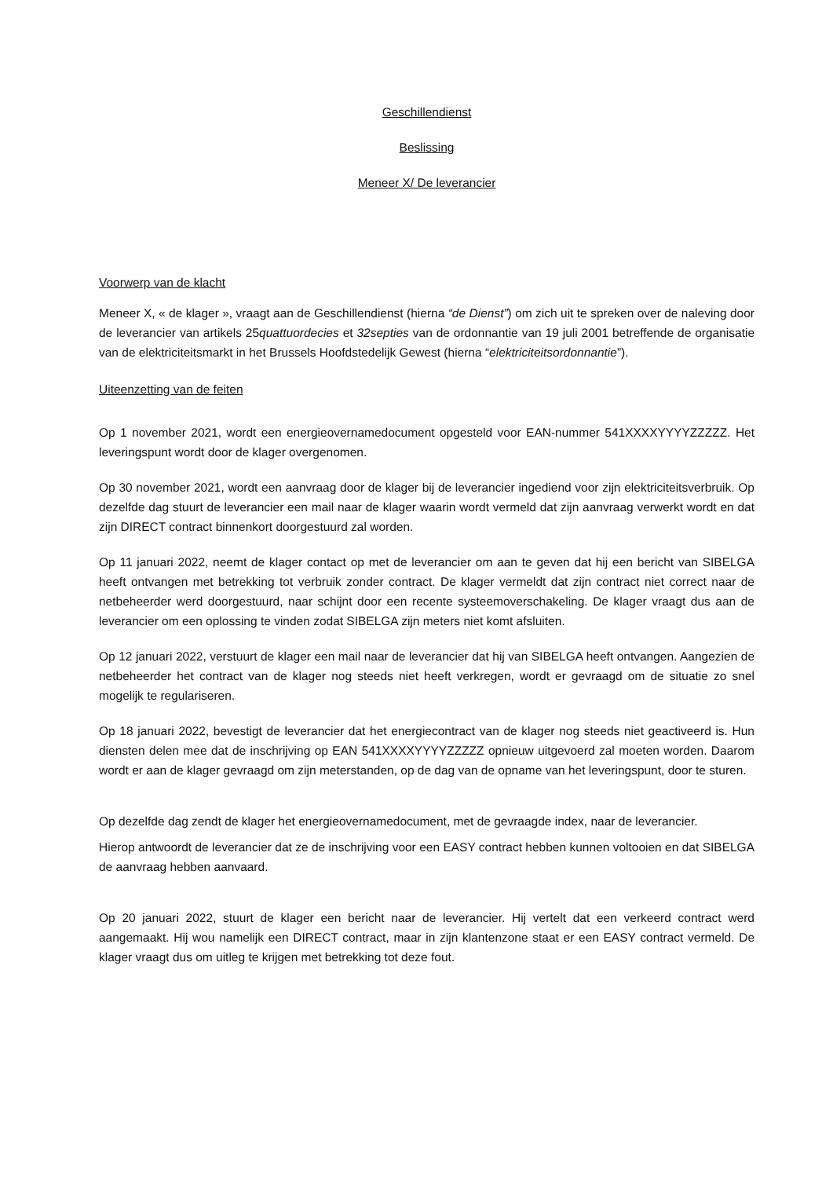Geschillendienst
Beslissing
Meneer X/ De leverancier
Voorwerp van de klacht
Meneer X, « de klager », vraagt aan de Geschillendienst (hierna “de Dienst”) om zich uit te spreken over de naleving door de leverancier van artikels 25quattuordecies et 32septies van de ordonnantie van 19 juli 2001 betreffende de organisatie van de elektriciteitsmarkt in het Brussels Hoofdstedelijk Gewest (hierna “elektriciteitsordonnantie”).
Uiteenzetting van de feiten
Op 1 november 2021, wordt een energieovernamedocument opgesteld voor EAN-nummer 541XXXXYYYYZZZZZ. Het leveringspunt wordt door de klager overgenomen.
Op 30 november 2021, wordt een aanvraag door de klager bij de leverancier ingediend voor zijn elektriciteitsverbruik. Op dezelfde dag stuurt de leverancier een mail naar de klager waarin wordt vermeld dat zijn aanvraag verwerkt wordt en dat zijn DIRECT contract binnenkort doorgestuurd zal worden.
Op 11 januari 2022, neemt de klager contact op met de leverancier om aan te geven dat hij een bericht van SIBELGA heeft ontvangen met betrekking tot verbruik zonder contract. De klager vermeldt dat zijn contract niet correct naar de netbeheerder werd doorgestuurd, naar schijnt door een recente systeemoverschakeling. De klager vraagt dus aan de leverancier om een oplossing te vinden zodat SIBELGA zijn meters niet komt afsluiten.
Op 12 januari 2022, verstuurt de klager een mail naar de leverancier dat hij van SIBELGA heeft ontvangen. Aangezien de netbeheerder het contract van de klager nog steeds niet heeft verkregen, wordt er gevraagd om de situatie zo snel mogelijk te regulariseren.
Op 18 januari 2022, bevestigt de leverancier dat het energiecontract van de klager nog steeds niet geactiveerd is. Hun diensten delen mee dat de inschrijving op EAN 541XXXXYYYYZZZZZ opnieuw uitgevoerd zal moeten worden. Daarom wordt er aan de klager gevraagd om zijn meterstanden, op de dag van de opname van het leveringspunt, door te sturen.
Op dezelfde dag zendt de klager het energieovernamedocument, met de gevraagde index, naar de leverancier.
Hierop antwoordt de leverancier dat ze de inschrijving voor een EASY contract hebben kunnen voltooien en dat SIBELGA de aanvraag hebben aanvaard.
Op 20 januari 2022, stuurt de klager een bericht naar de leverancier. Hij vertelt dat een verkeerd contract werd aangemaakt. Hij wou namelijk een DIRECT contract, maar in zijn klantenzone staat er een EASY contract vermeld. De klager vraagt dus om uitleg te krijgen met betrekking tot deze fout.